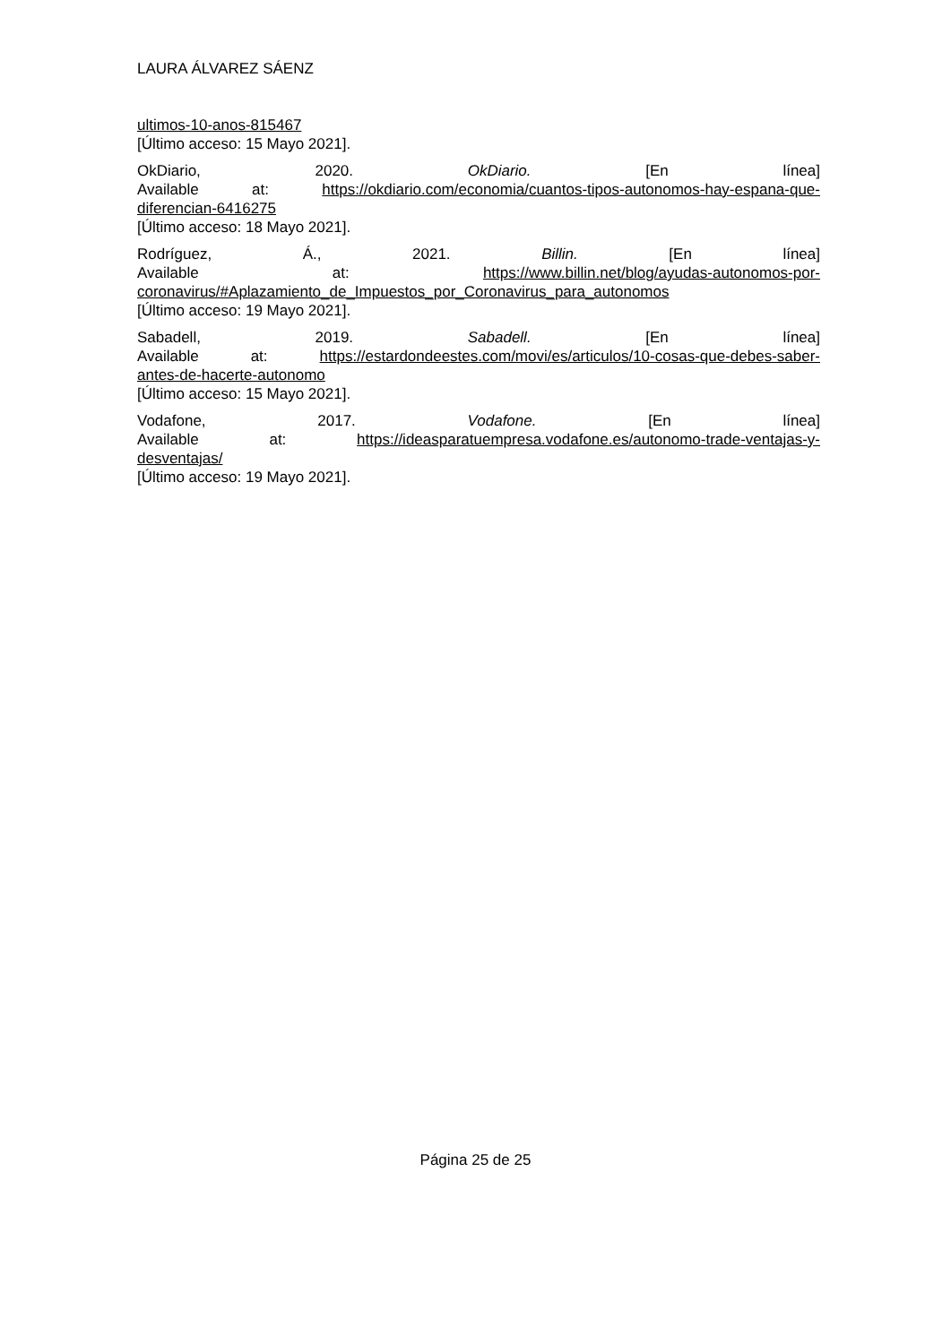LAURA ÁLVAREZ SÁENZ
ultimos-10-anos-815467
[Último acceso: 15 Mayo 2021].
OkDiario, 2020. OkDiario. [En línea]
Available at: https://okdiario.com/economia/cuantos-tipos-autonomos-hay-espana-que-
diferencian-6416275
[Último acceso: 18 Mayo 2021].
Rodríguez, Á., 2021. Billin. [En línea]
Available at: https://www.billin.net/blog/ayudas-autonomos-por-
coronavirus/#Aplazamiento_de_Impuestos_por_Coronavirus_para_autonomos
[Último acceso: 19 Mayo 2021].
Sabadell, 2019. Sabadell. [En línea]
Available at: https://estardondeestes.com/movi/es/articulos/10-cosas-que-debes-saber-
antes-de-hacerte-autonomo
[Último acceso: 15 Mayo 2021].
Vodafone, 2017. Vodafone. [En línea]
Available at: https://ideasparatuempresa.vodafone.es/autonomo-trade-ventajas-y-
desventajas/
[Último acceso: 19 Mayo 2021].
Página 25 de 25